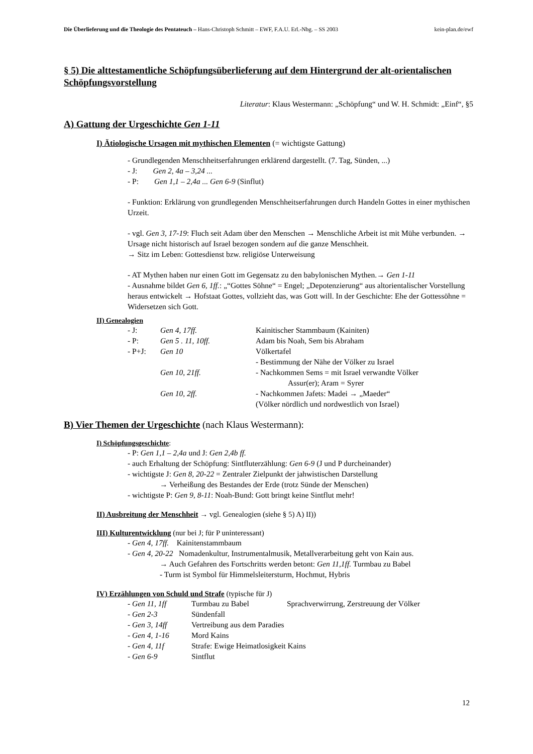Die Überlieferung und die Theologie des Pentateuch – Hans-Christoph Schmitt – EWF, F.A.U. Erl.-Nbg. – SS 2003 kein-plan.de/ewf
§ 5) Die alttestamentliche Schöpfungsüberlieferung auf dem Hintergrund der alt-orientalischen Schöpfungsvorstellung
Literatur: Klaus Westermann: „Schöpfung“ und W. H. Schmidt: „Einf“, §5
A) Gattung der Urgeschichte Gen 1-11
I) Ätiologische Ursagen mit mythischen Elementen (= wichtigste Gattung)
- Grundlegenden Menschheitserfahrungen erklärend dargestellt. (7. Tag, Sünden, ...)
- J: Gen 2, 4a – 3,24 ...
- P: Gen 1,1 – 2,4a ... Gen 6-9 (Sinflut)
- Funktion: Erklärung von grundlegenden Menschheitserfahrungen durch Handeln Gottes in einer mythischen Urzeit.
- vgl. Gen 3, 17-19: Fluch seit Adam über den Menschen → Menschliche Arbeit ist mit Mühe verbunden. → Ursage nicht historisch auf Israel bezogen sondern auf die ganze Menschheit.
→ Sitz im Leben: Gottesdienst bzw. religiöse Unterweisung
- AT Mythen haben nur einen Gott im Gegensatz zu den babylonischen Mythen.→ Gen 1-11
- Ausnahme bildet Gen 6, 1ff.: „“Gottes Söhne“ = Engel; „Depotenzierung“ aus altorientalischer Vorstellung heraus entwickelt → Hofstaat Gottes, vollzieht das, was Gott will. In der Geschichte: Ehe der Gottessöhne = Widersetzen sich Gott.
II) Genealogien
| - J: | Gen 4, 17ff. | Kainitischer Stammbaum (Kainiten) |
| - P: | Gen 5 . 11, 10ff. | Adam bis Noah, Sem bis Abraham |
| - P+J: | Gen 10 | Völkertafel |
| | | - Bestimmung der Nähe der Völker zu Israel |
| | Gen 10, 21ff. | - Nachkommen Sems = mit Israel verwandte Völker Assur(er); Aram = Syrer |
| | Gen 10, 2ff. | - Nachkommen Jafets: Madei → „Maeder“ (Völker nördlich und nordwestlich von Israel) |
B) Vier Themen der Urgeschichte (nach Klaus Westermann):
I) Schöpfungsgeschichte:
- P: Gen 1,1 – 2,4a und J: Gen 2,4b ff.
- auch Erhaltung der Schöpfung: Sintfluterzählung: Gen 6-9 (J und P durcheinander)
- wichtigste J: Gen 8, 20-22 = Zentraler Zielpunkt der jahwistischen Darstellung
→ Verheißung des Bestandes der Erde (trotz Sünde der Menschen)
- wichtigste P: Gen 9, 8-11: Noah-Bund: Gott bringt keine Sintflut mehr!
II) Ausbreitung der Menschheit → vgl. Genealogien (siehe § 5) A) II))
III) Kulturentwicklung (nur bei J; für P uninteressant)
- Gen 4, 17ff. Kainitenstammbaum
- Gen 4, 20-22 Nomadenkultur, Instrumentalmusik, Metallverarbeitung geht von Kain aus.
→ Auch Gefahren des Fortschritts werden betont: Gen 11,1ff. Turmbau zu Babel
- Turm ist Symbol für Himmelsleitersturm, Hochmut, Hybris
IV) Erzählungen von Schuld und Strafe (typische für J)
| - Gen 11, 1ff | Turmbau zu Babel | Sprachverwirrung, Zerstreuung der Völker |
| - Gen 2-3 | Sündenfall | |
| - Gen 3, 14ff | Vertreibung aus dem Paradies | |
| - Gen 4, 1-16 | Mord Kains | |
| - Gen 4, 11f | Strafe: Ewige Heimatlosigkeit Kains | |
| - Gen 6-9 | Sintflut | |
12